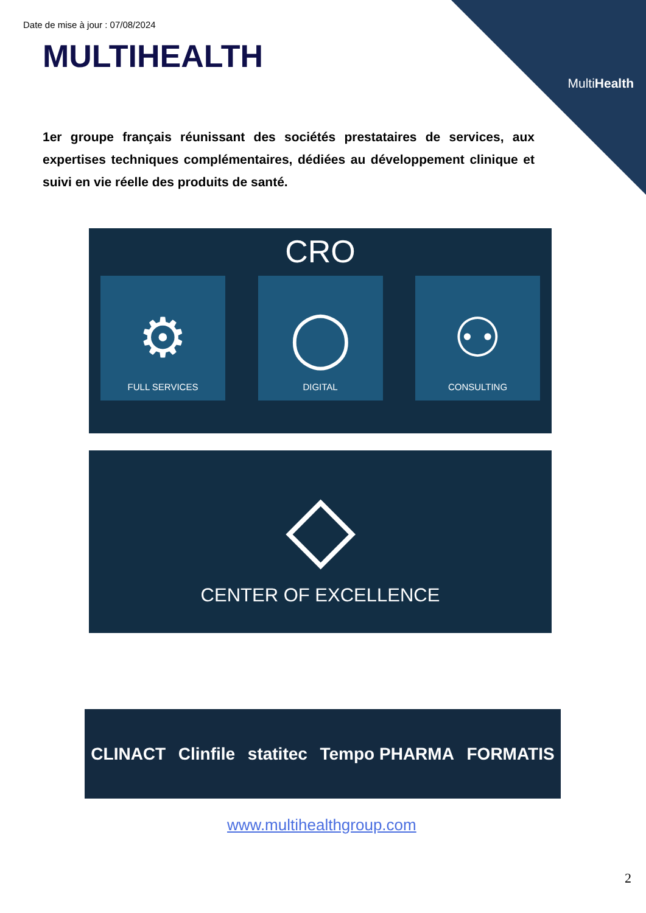MultiHealth
Date de mise à jour : 07/08/2024
MULTIHEALTH
1er groupe français réunissant des sociétés prestataires de services, aux expertises techniques complémentaires, dédiées au développement clinique et suivi en vie réelle des produits de santé.
CRO
⚙
FULL SERVICES
◯
DIGITAL
⚇
CONSULTING
◇
CENTER OF EXCELLENCE
CLINACT Clinfile statitec Tempo PHARMA FORMATIS
www.multihealthgroup.com
2